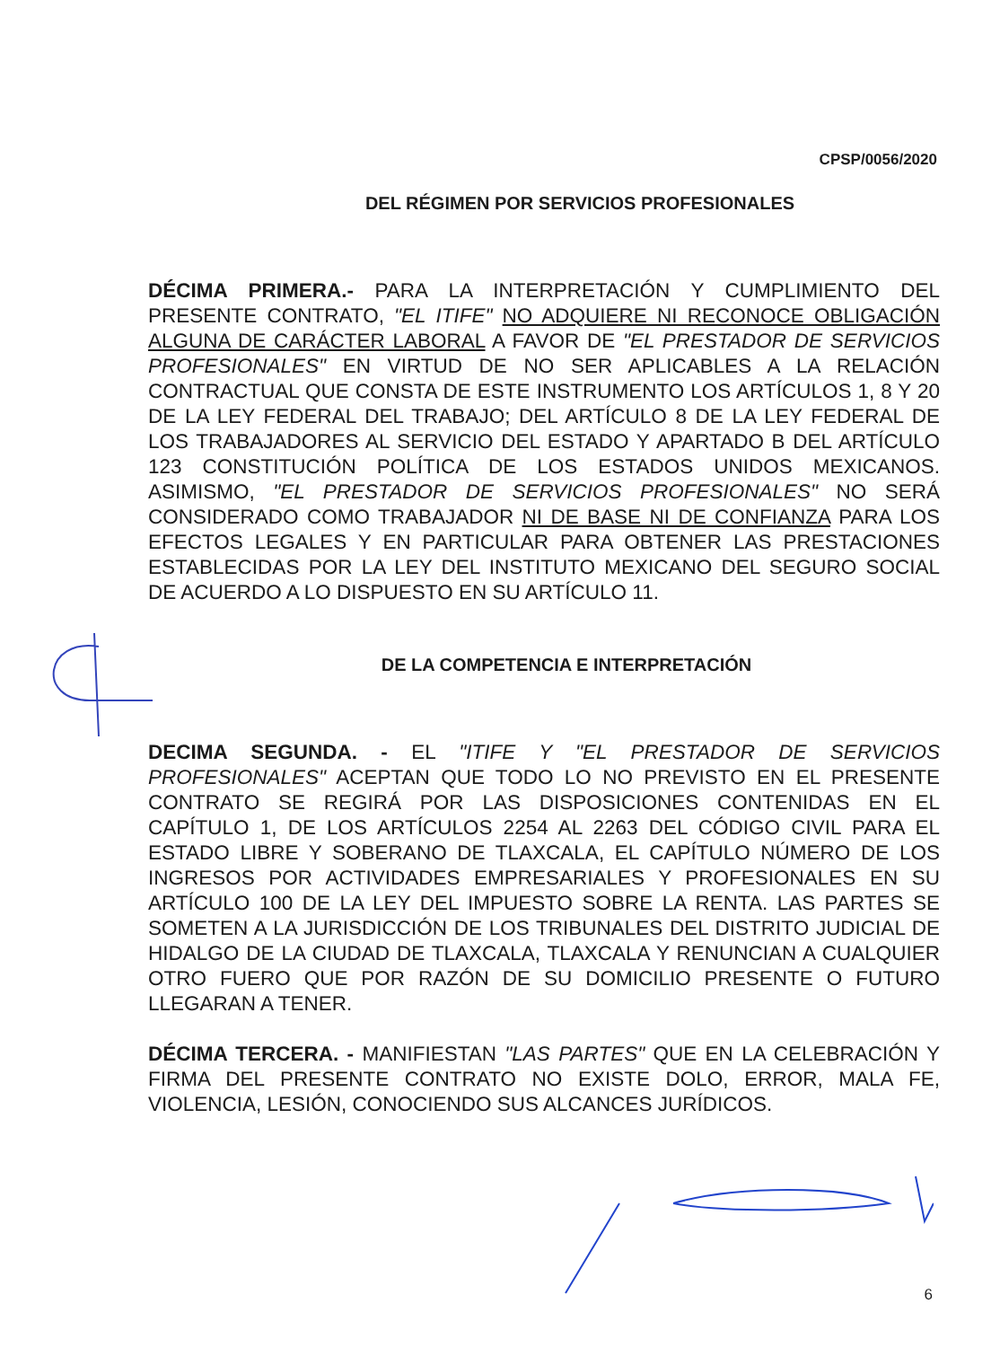CPSP/0056/2020
DEL RÉGIMEN POR SERVICIOS PROFESIONALES
DÉCIMA PRIMERA.- PARA LA INTERPRETACIÓN Y CUMPLIMIENTO DEL PRESENTE CONTRATO, "EL ITIFE" NO ADQUIERE NI RECONOCE OBLIGACIÓN ALGUNA DE CARÁCTER LABORAL A FAVOR DE "EL PRESTADOR DE SERVICIOS PROFESIONALES" EN VIRTUD DE NO SER APLICABLES A LA RELACIÓN CONTRACTUAL QUE CONSTA DE ESTE INSTRUMENTO LOS ARTÍCULOS 1, 8 Y 20 DE LA LEY FEDERAL DEL TRABAJO; DEL ARTÍCULO 8 DE LA LEY FEDERAL DE LOS TRABAJADORES AL SERVICIO DEL ESTADO Y APARTADO B DEL ARTÍCULO 123 CONSTITUCIÓN POLÍTICA DE LOS ESTADOS UNIDOS MEXICANOS. ASIMISMO, "EL PRESTADOR DE SERVICIOS PROFESIONALES" NO SERÁ CONSIDERADO COMO TRABAJADOR NI DE BASE NI DE CONFIANZA PARA LOS EFECTOS LEGALES Y EN PARTICULAR PARA OBTENER LAS PRESTACIONES ESTABLECIDAS POR LA LEY DEL INSTITUTO MEXICANO DEL SEGURO SOCIAL DE ACUERDO A LO DISPUESTO EN SU ARTÍCULO 11.
DE LA COMPETENCIA E INTERPRETACIÓN
DECIMA SEGUNDA. - EL "ITIFE Y "EL PRESTADOR DE SERVICIOS PROFESIONALES" ACEPTAN QUE TODO LO NO PREVISTO EN EL PRESENTE CONTRATO SE REGIRÁ POR LAS DISPOSICIONES CONTENIDAS EN EL CAPÍTULO 1, DE LOS ARTÍCULOS 2254 AL 2263 DEL CÓDIGO CIVIL PARA EL ESTADO LIBRE Y SOBERANO DE TLAXCALA, EL CAPÍTULO NÚMERO DE LOS INGRESOS POR ACTIVIDADES EMPRESARIALES Y PROFESIONALES EN SU ARTÍCULO 100 DE LA LEY DEL IMPUESTO SOBRE LA RENTA. LAS PARTES SE SOMETEN A LA JURISDICCIÓN DE LOS TRIBUNALES DEL DISTRITO JUDICIAL DE HIDALGO DE LA CIUDAD DE TLAXCALA, TLAXCALA Y RENUNCIAN A CUALQUIER OTRO FUERO QUE POR RAZÓN DE SU DOMICILIO PRESENTE O FUTURO LLEGARAN A TENER.
DÉCIMA TERCERA. - MANIFIESTAN "LAS PARTES" QUE EN LA CELEBRACIÓN Y FIRMA DEL PRESENTE CONTRATO NO EXISTE DOLO, ERROR, MALA FE, VIOLENCIA, LESIÓN, CONOCIENDO SUS ALCANCES JURÍDICOS.
6